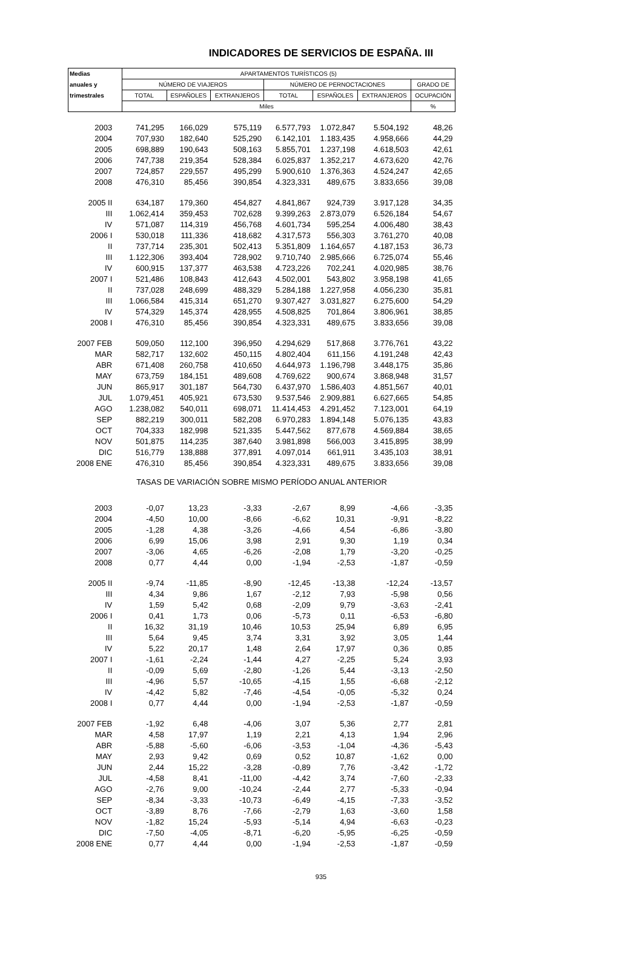INDICADORES DE SERVICIOS DE ESPAÑA. III
| Medias | APARTAMENTOS TURÍSTICOS (5) | | | | | | |
| --- | --- | --- | --- | --- | --- | --- | --- |
| anuales y | NÚMERO DE VIAJEROS | | | NÚMERO DE PERNOCTACIONES | | | GRADO DE |
| trimestrales | TOTAL | ESPAÑOLES | EXTRANJEROS | TOTAL | ESPAÑOLES | EXTRANJEROS | OCUPACIÓN |
| | Miles | | | | | | % |
| 2003 | 741,295 | 166,029 | 575,119 | 6.577,793 | 1.072,847 | 5.504,192 | 48,26 |
| 2004 | 707,930 | 182,640 | 525,290 | 6.142,101 | 1.183,435 | 4.958,666 | 44,29 |
| 2005 | 698,889 | 190,643 | 508,163 | 5.855,701 | 1.237,198 | 4.618,503 | 42,61 |
| 2006 | 747,738 | 219,354 | 528,384 | 6.025,837 | 1.352,217 | 4.673,620 | 42,76 |
| 2007 | 724,857 | 229,557 | 495,299 | 5.900,610 | 1.376,363 | 4.524,247 | 42,65 |
| 2008 | 476,310 | 85,456 | 390,854 | 4.323,331 | 489,675 | 3.833,656 | 39,08 |
| 2005 II | 634,187 | 179,360 | 454,827 | 4.841,867 | 924,739 | 3.917,128 | 34,35 |
| III | 1.062,414 | 359,453 | 702,628 | 9.399,263 | 2.873,079 | 6.526,184 | 54,67 |
| IV | 571,087 | 114,319 | 456,768 | 4.601,734 | 595,254 | 4.006,480 | 38,43 |
| 2006 I | 530,018 | 111,336 | 418,682 | 4.317,573 | 556,303 | 3.761,270 | 40,08 |
| II | 737,714 | 235,301 | 502,413 | 5.351,809 | 1.164,657 | 4.187,153 | 36,73 |
| III | 1.122,306 | 393,404 | 728,902 | 9.710,740 | 2.985,666 | 6.725,074 | 55,46 |
| IV | 600,915 | 137,377 | 463,538 | 4.723,226 | 702,241 | 4.020,985 | 38,76 |
| 2007 I | 521,486 | 108,843 | 412,643 | 4.502,001 | 543,802 | 3.958,198 | 41,65 |
| II | 737,028 | 248,699 | 488,329 | 5.284,188 | 1.227,958 | 4.056,230 | 35,81 |
| III | 1.066,584 | 415,314 | 651,270 | 9.307,427 | 3.031,827 | 6.275,600 | 54,29 |
| IV | 574,329 | 145,374 | 428,955 | 4.508,825 | 701,864 | 3.806,961 | 38,85 |
| 2008 I | 476,310 | 85,456 | 390,854 | 4.323,331 | 489,675 | 3.833,656 | 39,08 |
| 2007 FEB | 509,050 | 112,100 | 396,950 | 4.294,629 | 517,868 | 3.776,761 | 43,22 |
| MAR | 582,717 | 132,602 | 450,115 | 4.802,404 | 611,156 | 4.191,248 | 42,43 |
| ABR | 671,408 | 260,758 | 410,650 | 4.644,973 | 1.196,798 | 3.448,175 | 35,86 |
| MAY | 673,759 | 184,151 | 489,608 | 4.769,622 | 900,674 | 3.868,948 | 31,57 |
| JUN | 865,917 | 301,187 | 564,730 | 6.437,970 | 1.586,403 | 4.851,567 | 40,01 |
| JUL | 1.079,451 | 405,921 | 673,530 | 9.537,546 | 2.909,881 | 6.627,665 | 54,85 |
| AGO | 1.238,082 | 540,011 | 698,071 | 11.414,453 | 4.291,452 | 7.123,001 | 64,19 |
| SEP | 882,219 | 300,011 | 582,208 | 6.970,283 | 1.894,148 | 5.076,135 | 43,83 |
| OCT | 704,333 | 182,998 | 521,335 | 5.447,562 | 877,678 | 4.569,884 | 38,65 |
| NOV | 501,875 | 114,235 | 387,640 | 3.981,898 | 566,003 | 3.415,895 | 38,99 |
| DIC | 516,779 | 138,888 | 377,891 | 4.097,014 | 661,911 | 3.435,103 | 38,91 |
| 2008 ENE | 476,310 | 85,456 | 390,854 | 4.323,331 | 489,675 | 3.833,656 | 39,08 |
| TASAS DE VARIACIÓN SOBRE MISMO PERÍODO ANUAL ANTERIOR | | | | | | | |
| 2003 | -0,07 | 13,23 | -3,33 | -2,67 | 8,99 | -4,66 | -3,35 |
| 2004 | -4,50 | 10,00 | -8,66 | -6,62 | 10,31 | -9,91 | -8,22 |
| 2005 | -1,28 | 4,38 | -3,26 | -4,66 | 4,54 | -6,86 | -3,80 |
| 2006 | 6,99 | 15,06 | 3,98 | 2,91 | 9,30 | 1,19 | 0,34 |
| 2007 | -3,06 | 4,65 | -6,26 | -2,08 | 1,79 | -3,20 | -0,25 |
| 2008 | 0,77 | 4,44 | 0,00 | -1,94 | -2,53 | -1,87 | -0,59 |
| 2005 II | -9,74 | -11,85 | -8,90 | -12,45 | -13,38 | -12,24 | -13,57 |
| III | 4,34 | 9,86 | 1,67 | -2,12 | 7,93 | -5,98 | 0,56 |
| IV | 1,59 | 5,42 | 0,68 | -2,09 | 9,79 | -3,63 | -2,41 |
| 2006 I | 0,41 | 1,73 | 0,06 | -5,73 | 0,11 | -6,53 | -6,80 |
| II | 16,32 | 31,19 | 10,46 | 10,53 | 25,94 | 6,89 | 6,95 |
| III | 5,64 | 9,45 | 3,74 | 3,31 | 3,92 | 3,05 | 1,44 |
| IV | 5,22 | 20,17 | 1,48 | 2,64 | 17,97 | 0,36 | 0,85 |
| 2007 I | -1,61 | -2,24 | -1,44 | 4,27 | -2,25 | 5,24 | 3,93 |
| II | -0,09 | 5,69 | -2,80 | -1,26 | 5,44 | -3,13 | -2,50 |
| III | -4,96 | 5,57 | -10,65 | -4,15 | 1,55 | -6,68 | -2,12 |
| IV | -4,42 | 5,82 | -7,46 | -4,54 | -0,05 | -5,32 | 0,24 |
| 2008 I | 0,77 | 4,44 | 0,00 | -1,94 | -2,53 | -1,87 | -0,59 |
| 2007 FEB | -1,92 | 6,48 | -4,06 | 3,07 | 5,36 | 2,77 | 2,81 |
| MAR | 4,58 | 17,97 | 1,19 | 2,21 | 4,13 | 1,94 | 2,96 |
| ABR | -5,88 | -5,60 | -6,06 | -3,53 | -1,04 | -4,36 | -5,43 |
| MAY | 2,93 | 9,42 | 0,69 | 0,52 | 10,87 | -1,62 | 0,00 |
| JUN | 2,44 | 15,22 | -3,28 | -0,89 | 7,76 | -3,42 | -1,72 |
| JUL | -4,58 | 8,41 | -11,00 | -4,42 | 3,74 | -7,60 | -2,33 |
| AGO | -2,76 | 9,00 | -10,24 | -2,44 | 2,77 | -5,33 | -0,94 |
| SEP | -8,34 | -3,33 | -10,73 | -6,49 | -4,15 | -7,33 | -3,52 |
| OCT | -3,89 | 8,76 | -7,66 | -2,79 | 1,63 | -3,60 | 1,58 |
| NOV | -1,82 | 15,24 | -5,93 | -5,14 | 4,94 | -6,63 | -0,23 |
| DIC | -7,50 | -4,05 | -8,71 | -6,20 | -5,95 | -6,25 | -0,59 |
| 2008 ENE | 0,77 | 4,44 | 0,00 | -1,94 | -2,53 | -1,87 | -0,59 |
935